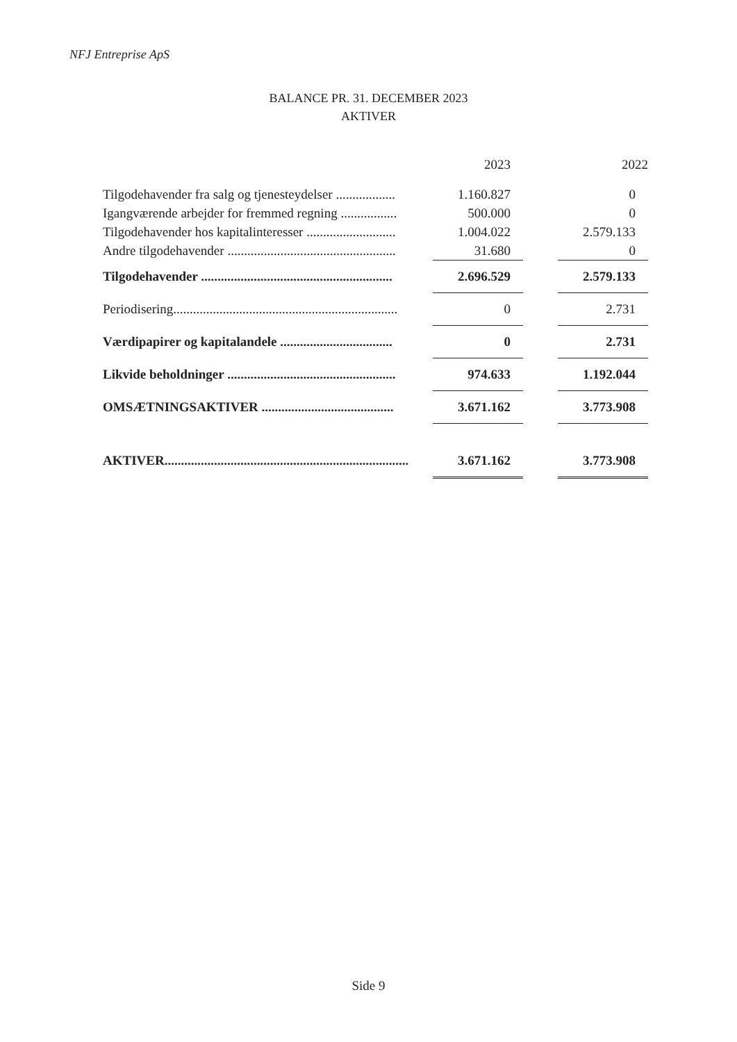NFJ Entreprise ApS
BALANCE PR. 31. DECEMBER 2023
AKTIVER
| | 2023 | | 2022 |
| --- | --- | --- | --- |
| Tilgodehavender fra salg og tjenesteydelser .................. | 1.160.827 | | 0 |
| Igangværende arbejder for fremmed regning ................. | 500.000 | | 0 |
| Tilgodehavender hos kapitalinteresser ........................... | 1.004.022 | | 2.579.133 |
| Andre tilgodehavender ................................................... | 31.680 | | 0 |
| Tilgodehavender .......................................................... | 2.696.529 | | 2.579.133 |
| Periodisering.................................................................... | 0 | | 2.731 |
| Værdipapirer og kapitalandele .................................. | 0 | | 2.731 |
| Likvide beholdninger ................................................... | 974.633 | | 1.192.044 |
| OMSÆTNINGSAKTIVER ........................................ | 3.671.162 | | 3.773.908 |
| AKTIVER.......................................................................... | 3.671.162 | | 3.773.908 |
Side 9